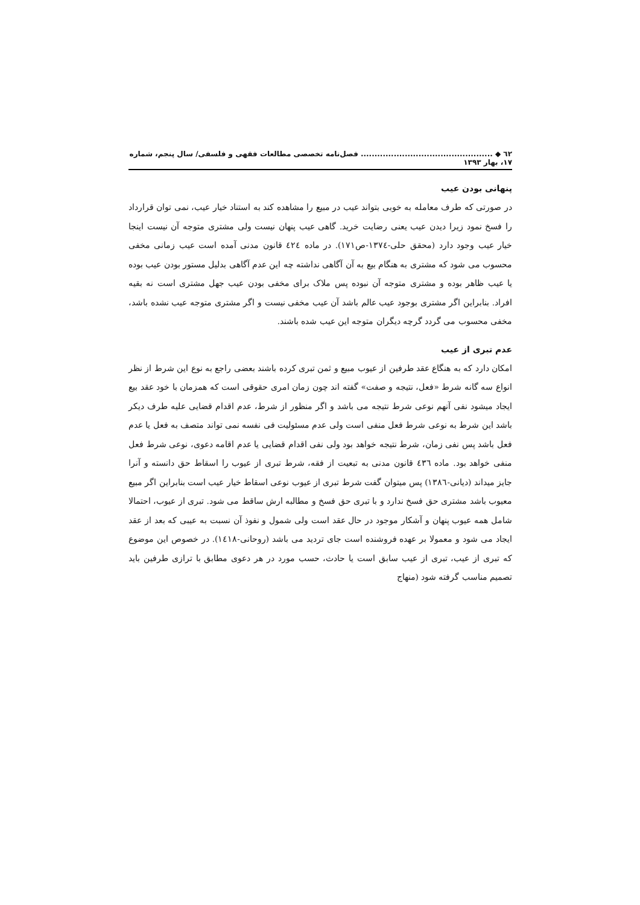٦٢ ◆ ................................................ فصل‌نامه تخصصی مطالعات فقهی و فلسفی/ سال پنجم، شماره ۱۷، بهار ۱۳۹۳
پنهانی بودن عیب
در صورتی که طرف معامله به خوبی بتواند عیب در مبیع را مشاهده کند به استناد خیار عیب، نمی توان قرارداد را فسخ نمود زیرا دیدن عیب یعنی رضایت خرید. گاهی عیب پنهان نیست ولی مشتری متوجه آن نیست اینجا خیار عیب وجود دارد (محقق حلی-١٣٧٤-ص١٧١). در ماده ٤٢٤ قانون مدنی آمده است عیب زمانی مخفی محسوب می شود که مشتری به هنگام بیع به آن آگاهی نداشته چه این عدم آگاهی بدلیل مستور بودن عیب بوده یا عیب ظاهر بوده و مشتری متوجه آن نبوده پس ملاک برای مخفی بودن عیب جهل مشتری است نه بقیه افراد. بنابراین اگر مشتری بوجود عیب عالم باشد آن عیب مخفی نیست و اگر مشتری متوجه عیب نشده باشد، مخفی محسوب می گردد گرچه دیگران متوجه این عیب شده باشند.
عدم تبری از عیب
امکان دارد که به هنگاع عقد طرفین از عیوب مبیع و ثمن تبری کرده باشند بعضی راجع به نوع این شرط از نظر انواع سه گانه شرط «فعل، نتیجه و صفت» گفته اند چون زمان امری حقوقی است که همزمان با خود عقد بیع ایجاد میشود نفی آنهم نوعی شرط نتیجه می باشد و اگر منظور از شرط، عدم اقدام قضایی علیه طرف دیکر باشد این شرط به نوعی شرط فعل منفی است ولی عدم مسئولیت فی نفسه نمی تواند متصف به فعل یا عدم فعل باشد پس نفی زمان، شرط نتیجه خواهد بود ولی نفی اقدام قضایی یا عدم اقامه دعوی، نوعی شرط فعل منفی خواهد بود. ماده ٤٣٦ قانون مدنی به تبعیت از فقه، شرط تبری از عیوب را اسقاط حق دانسته و آنرا جایز میداند (دیانی-١٣٨٦) پس میتوان گفت شرط تبری از عیوب نوعی اسقاط خیار عیب است بنابراین اگر مبیع معیوب باشد مشتری حق فسخ ندارد و با تبری حق فسخ و مطالبه ارش ساقط می شود. تبری از عیوب، احتمالا شامل همه عیوب پنهان و آشکار موجود در حال عقد است ولی شمول و نفوذ آن نسبت به عیبی که بعد از عقد ایجاد می شود و معمولا بر عهده فروشنده است جای تردید می باشد (روحانی-١٤١٨). در خصوص این موضوع که تبری از عیب، تبری از عیب سابق است یا حادث، حسب مورد در هر دعوی مطابق با ترازی طرفین باید تصمیم مناسب گرفته شود (منهاج